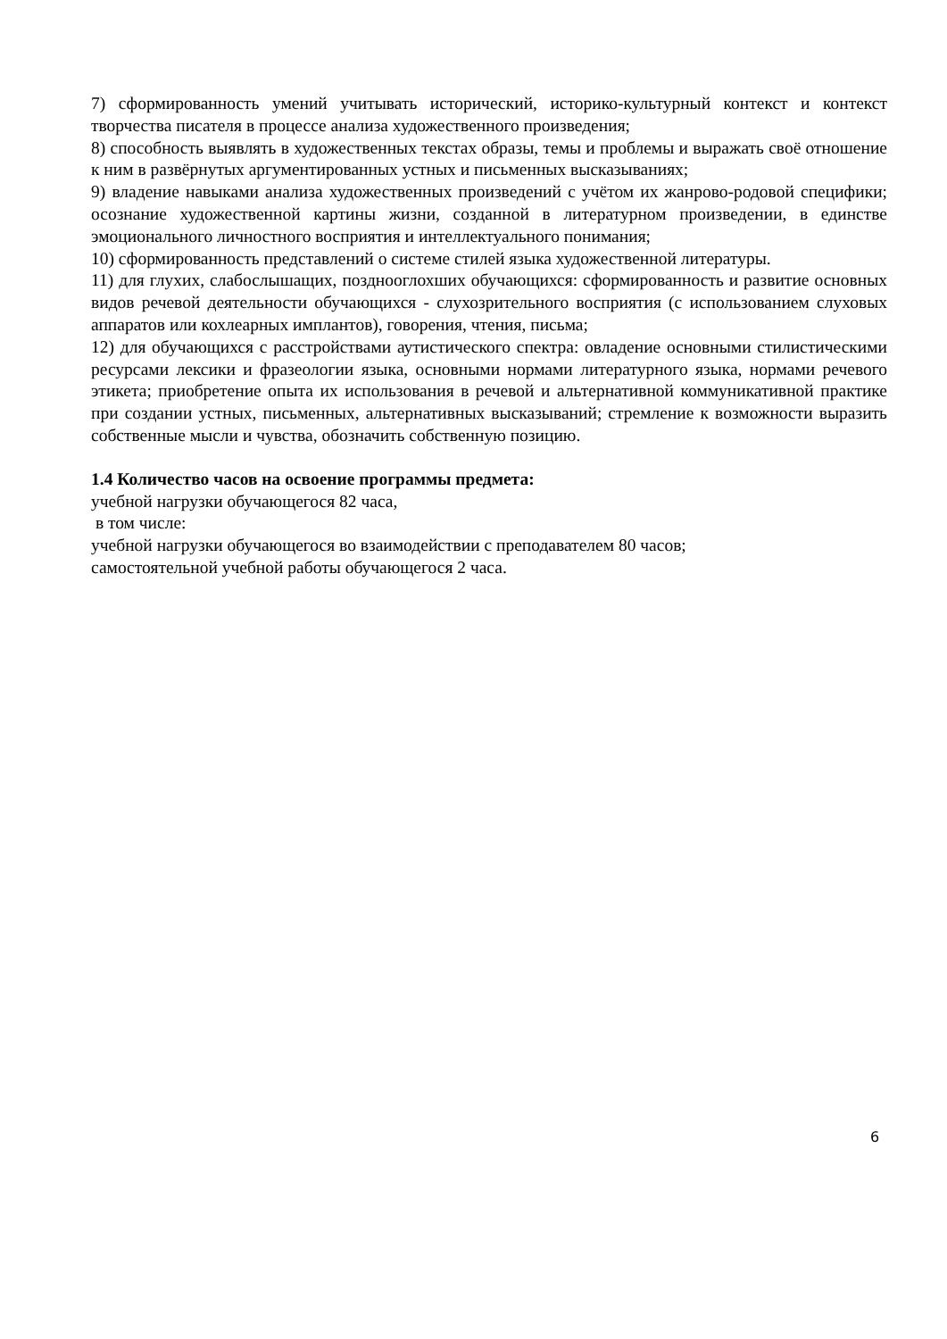7) сформированность умений учитывать исторический, историко-культурный контекст и контекст творчества писателя в процессе анализа художественного произведения;
8) способность выявлять в художественных текстах образы, темы и проблемы и выражать своё отношение к ним в развёрнутых аргументированных устных и письменных высказываниях;
9) владение навыками анализа художественных произведений с учётом их жанрово-родовой специфики; осознание художественной картины жизни, созданной в литературном произведении, в единстве эмоционального личностного восприятия и интеллектуального понимания;
10) сформированность представлений о системе стилей языка художественной литературы.
11) для глухих, слабослышащих, позднооглохших обучающихся: сформированность и развитие основных видов речевой деятельности обучающихся - слухозрительного восприятия (с использованием слуховых аппаратов или кохлеарных имплантов), говорения, чтения, письма;
12) для обучающихся с расстройствами аутистического спектра: овладение основными стилистическими ресурсами лексики и фразеологии языка, основными нормами литературного языка, нормами речевого этикета; приобретение опыта их использования в речевой и альтернативной коммуникативной практике при создании устных, письменных, альтернативных высказываний; стремление к возможности выразить собственные мысли и чувства, обозначить собственную позицию.
1.4 Количество часов на освоение программы предмета:
учебной нагрузки обучающегося 82 часа,
в том числе:
учебной нагрузки обучающегося во взаимодействии с преподавателем 80 часов;
самостоятельной учебной работы обучающегося 2 часа.
6